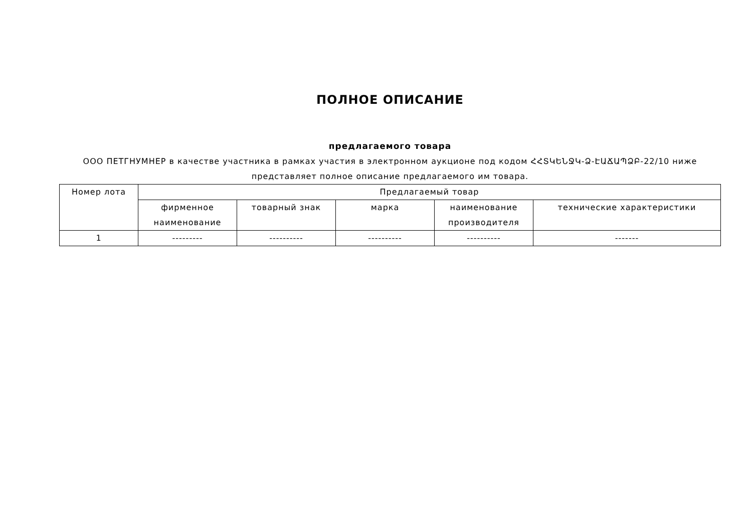ПОЛНОЕ ОПИСАНИЕ
предлагаемого товара
ООО ПЕТГНУМНЕР в качестве участника в рамках участия в электронном аукционе под кодом ՀՀՏԿԵՆՋԿ-Ձ-ԷԱՃԱՊՁԲ-22/10 ниже представляет полное описание предлагаемого им товара.
| Номер лота | Предлагаемый товар | | | | |
| --- | --- | --- | --- | --- | --- |
| | фирменное наименование | товарный знак | марка | наименование производителя | технические характеристики |
| 1 | --------- | ---------- | ---------- | ---------- | ------- |